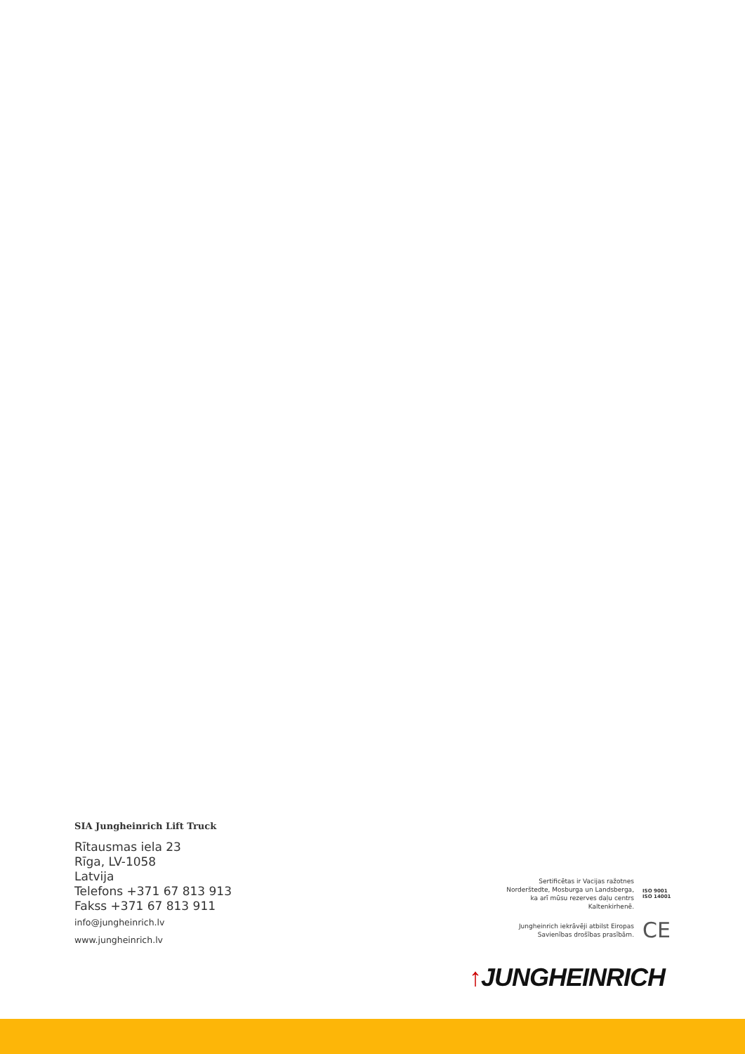SIA Jungheinrich Lift Truck
Rītausmas iela 23
Rīga, LV-1058
Latvija
Telefons +371 67 813 913
Fakss +371 67 813 911
info@jungheinrich.lv
www.jungheinrich.lv
Sertificētas ir Vacijas ražotnes
Norderštedte, Mosburga un Landsberga,
ka arī mūsu rezerves daļu centrs
Kaltenkirhenē.
ISO 9001
ISO 14001
Jungheinrich iekrāvēji atbilst Eiropas
Savienības drošības prasībām.
CE
↑JUNGHEINRICH